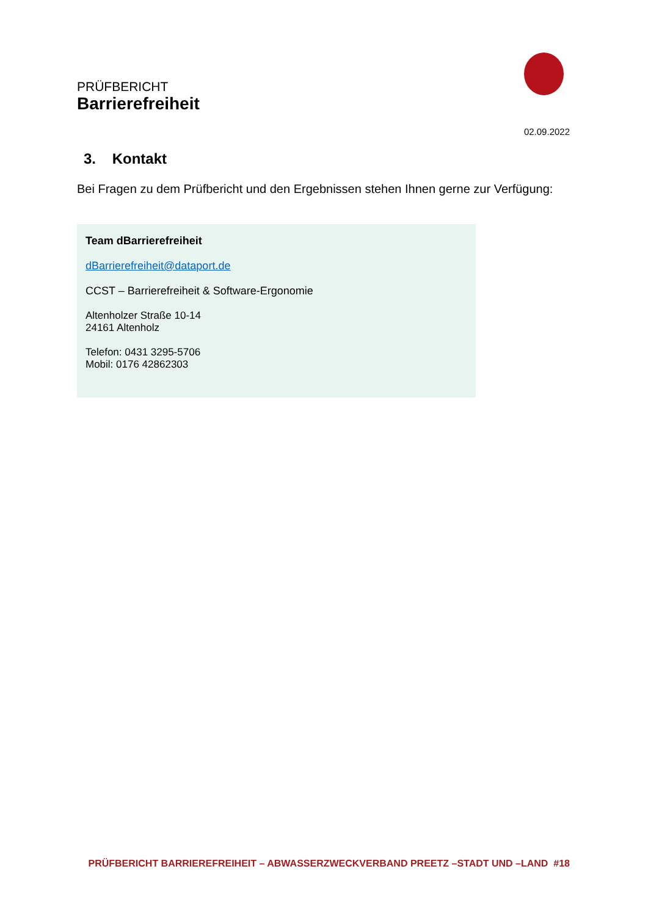PRÜFBERICHT
Barrierefreiheit
02.09.2022
3. Kontakt
Bei Fragen zu dem Prüfbericht und den Ergebnissen stehen Ihnen gerne zur Verfügung:
Team dBarrierefreiheit
dBarrierefreiheit@dataport.de
CCST – Barrierefreiheit & Software-Ergonomie
Altenholzer Straße 10-14
24161 Altenholz
Telefon: 0431 3295-5706
Mobil: 0176 42862303
PRÜFBERICHT BARRIEREFREIHEIT – ABWASSERZWECKVERBAND PREETZ –STADT UND –LAND #18